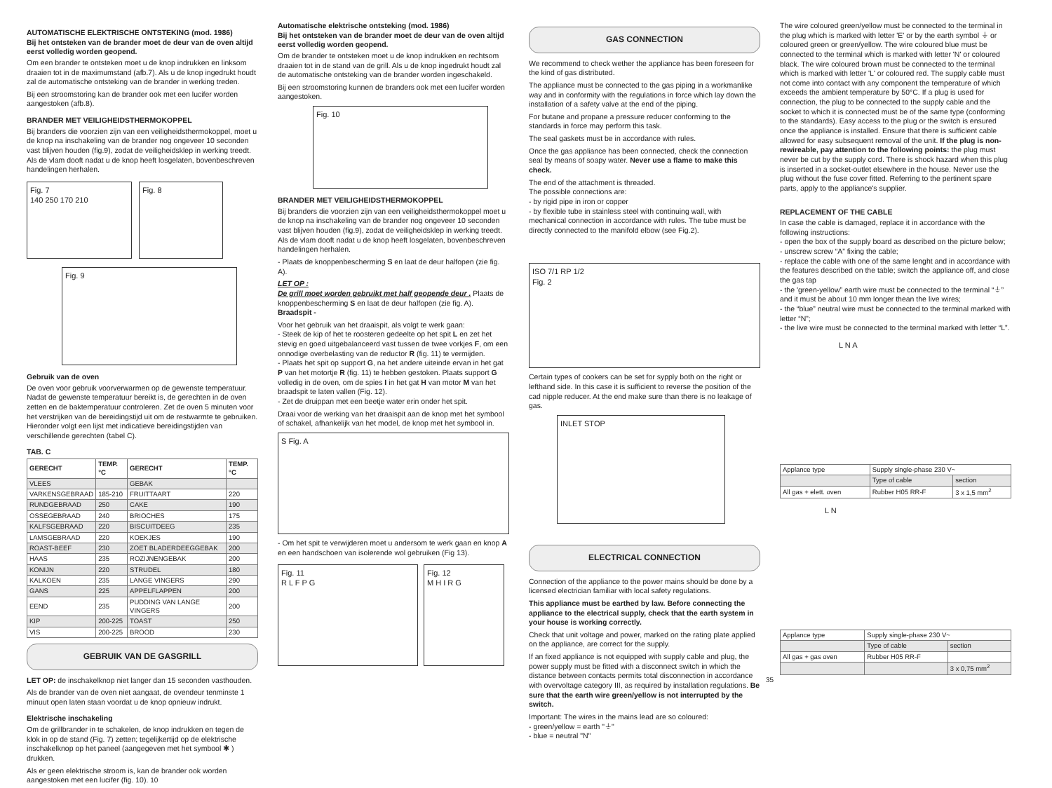AUTOMATISCHE ELEKTRISCHE ONTSTEKING (mod. 1986)
Bij het ontsteken van de brander moet de deur van de oven altijd eerst volledig worden geopend.
Om een brander te ontsteken moet u de knop indrukken en linksom draaien tot in de maximumstand (afb.7). Als u de knop ingedrukt houdt zal de automatische ontsteking van de brander in werking treden.
Bij een stroomstoring kan de brander ook met een lucifer worden aangestoken (afb.8).
BRANDER MET VEILIGHEIDSTHERMOKOPPEL
Bij branders die voorzien zijn van een veiligheidsthermokoppel, moet u de knop na inschakeling van de brander nog ongeveer 10 seconden vast blijven houden (fig.9), zodat de veiligheidsklep in werking treedt. Als de vlam dooft nadat u de knop heeft losgelaten, bovenbeschreven handelingen herhalen.
Fig. 7
140 250 170 210
Fig. 8
Fig. 9
Gebruik van de oven
De oven voor gebruik voorverwarmen op de gewenste temperatuur. Nadat de gewenste temperatuur bereikt is, de gerechten in de oven zetten en de baktemperatuur controleren. Zet de oven 5 minuten voor het verstrijken van de bereidingstijd uit om de restwarmte te gebruiken. Hieronder volgt een lijst met indicatieve bereidingstijden van verschillende gerechten (tabel C).
TAB. C
| GERECHT | TEMP. °C | GERECHT | TEMP. °C |
| --- | --- | --- | --- |
| VLEES | | GEBAK | |
| VARKENSGEBRAAD | 185-210 | FRUITTAART | 220 |
| RUNDGEBRAAD | 250 | CAKE | 190 |
| OSSEGEBRAAD | 240 | BRIOCHES | 175 |
| KALFSGEBRAAD | 220 | BISCUITDEEG | 235 |
| LAMSGEBRAAD | 220 | KOEKJES | 190 |
| ROAST-BEEF | 230 | ZOET BLADERDEEGGEBAK | 200 |
| HAAS | 235 | ROZIJNENGEBAK | 200 |
| KONIJN | 220 | STRUDEL | 180 |
| KALKOEN | 235 | LANGE VINGERS | 290 |
| GANS | 225 | APPELFLAPPEN | 200 |
| EEND | 235 | PUDDING VAN LANGE VINGERS | 200 |
| KIP | 200-225 | TOAST | 250 |
| VIS | 200-225 | BROOD | 230 |
GEBRUIK VAN DE GASGRILL
LET OP: de inschakelknop niet langer dan 15 seconden vasthouden.
Als de brander van de oven niet aangaat, de ovendeur tenminste 1 minuut open laten staan voordat u de knop opnieuw indrukt.
Elektrische inschakeling
Om de grillbrander in te schakelen, de knop indrukken en tegen de klok in op de stand (Fig. 7) zetten; tegelijkertijd op de elektrische inschakelknop op het paneel (aangegeven met het symbool ✱ ) drukken.
Als er geen elektrische stroom is, kan de brander ook worden aangestoken met een lucifer (fig. 10). 10
Automatische elektrische ontsteking (mod. 1986)
Bij het ontsteken van de brander moet de deur van de oven altijd eerst volledig worden geopend.
Om de brander te ontsteken moet u de knop indrukken en rechtsom draaien tot in de stand van de grill. Als u de knop ingedrukt houdt zal de automatische ontsteking van de brander worden ingeschakeld.
Bij een stroomstoring kunnen de branders ook met een lucifer worden aangestoken.
Fig. 10
BRANDER MET VEILIGHEIDSTHERMOKOPPEL
Bij branders die voorzien zijn van een veiligheidsthermokoppel moet u de knop na inschakeling van de brander nog ongeveer 10 seconden vast blijven houden (fig.9), zodat de veiligheidsklep in werking treedt. Als de vlam dooft nadat u de knop heeft losgelaten, bovenbeschreven handelingen herhalen.
- Plaats de knoppenbescherming S en laat de deur halfopen (zie fig. A).
LET OP :
De grill moet worden gebruikt met half geopende deur . Plaats de knoppenbescherming S en laat de deur halfopen (zie fig. A).
Braadspit -
Voor het gebruik van het draaispit, als volgt te werk gaan:
- Steek de kip of het te roosteren gedeelte op het spit L en zet het stevig en goed uitgebalanceerd vast tussen de twee vorkjes F, om een onnodige overbelasting van de reductor R (fig. 11) te vermijden.
- Plaats het spit op support G, na het andere uiteinde ervan in het gat P van het motortje R (fig. 11) te hebben gestoken. Plaats support G volledig in de oven, om de spies I in het gat H van motor M van het braadspit te laten vallen (Fig. 12).
- Zet de druippan met een beetje water erin onder het spit.
Draai voor de werking van het draaispit aan de knop met het symbool of schakel, afhankelijk van het model, de knop met het symbool in.
S Fig. A
- Om het spit te verwijderen moet u andersom te werk gaan en knop A en een handschoen van isolerende wol gebruiken (Fig 13).
Fig. 11
R L F P G
Fig. 12
M H I R G
GAS CONNECTION
We recommend to check wether the appliance has been foreseen for the kind of gas distributed.
The appliance must be connected to the gas piping in a workmanlike way and in conformity with the regulations in force which lay down the installation of a safety valve at the end of the piping.
For butane and propane a pressure reducer conforming to the standards in force may perform this task.
The seal gaskets must be in accordance with rules.
Once the gas appliance has been connected, check the connection seal by means of soapy water. Never use a flame to make this check.
The end of the attachment is threaded.
The possible connections are:
- by rigid pipe in iron or copper
- by flexible tube in stainless steel with continuing wall, with mechanical connection in accordance with rules. The tube must be directly connected to the manifold elbow (see Fig.2).
ISO 7/1 RP 1/2
Fig. 2
Certain types of cookers can be set for sypply both on the right or lefthand side. In this case it is sufficient to reverse the position of the cad nipple reducer. At the end make sure than there is no leakage of gas.
INLET STOP
ELECTRICAL CONNECTION
Connection of the appliance to the power mains should be done by a licensed electrician familiar with local safety regulations.
This appliance must be earthed by law. Before connecting the appliance to the electrical supply, check that the earth system in your house is working correctly.
Check that unit voltage and power, marked on the rating plate applied on the appliance, are correct for the supply.
If an fixed appliance is not equipped with supply cable and plug, the power supply must be fitted with a disconnect switch in which the distance between contacts permits total disconnection in accordance with overvoltage category III, as required by installation regulations. Be sure that the earth wire green/yellow is not interrupted by the switch.
Important: The wires in the mains lead are so coloured:
- green/yellow = earth "⏚"
- blue = neutral "N"
The wire coloured green/yellow must be connected to the terminal in the plug which is marked with letter 'E' or by the earth symbol ⏚ or coloured green or green/yellow. The wire coloured blue must be connected to the terminal which is marked with letter 'N' or coloured black. The wire coloured brown must be connected to the terminal which is marked with letter 'L' or coloured red. The supply cable must not come into contact with any component the temperature of which exceeds the ambient temperature by 50°C. If a plug is used for connection, the plug to be connected to the supply cable and the socket to which it is connected must be of the same type (conforming to the standards). Easy access to the plug or the switch is ensured once the appliance is installed. Ensure that there is sufficient cable allowed for easy subsequent removal of the unit. If the plug is non-rewireable, pay attention to the following points: the plug must never be cut by the supply cord. There is shock hazard when this plug is inserted in a socket-outlet elsewhere in the house. Never use the plug without the fuse cover fitted. Referring to the pertinent spare parts, apply to the appliance's supplier.
REPLACEMENT OF THE CABLE
In case the cable is damaged, replace it in accordance with the following instructions:
- open the box of the supply board as described on the picture below;
- unscrew screw “A” fixing the cable;
- replace the cable with one of the same lenght and in accordance with the features described on the table; switch the appliance off, and close the gas tap
- the 'green-yellow” earth wire must be connected to the terminal “⏚” and it must be about 10 mm longer thean the live wires;
- the “blue” neutral wire must be connected to the terminal marked with letter “N”;
- the live wire must be connected to the terminal marked with letter “L”.
L N A
| Applance type | Supply single-phase 230 V~ | |
| | Type of cable | section |
| All gas + elett. oven | Rubber H05 RR-F | 3 x 1,5 mm<sup>2</sup> |
L N
| Applance type | Supply single-phase 230 V~ | |
| | Type of cable | section |
| All gas + gas oven | Rubber H05 RR-F | |
| | | 3 x 0,75 mm<sup>2</sup> |
35